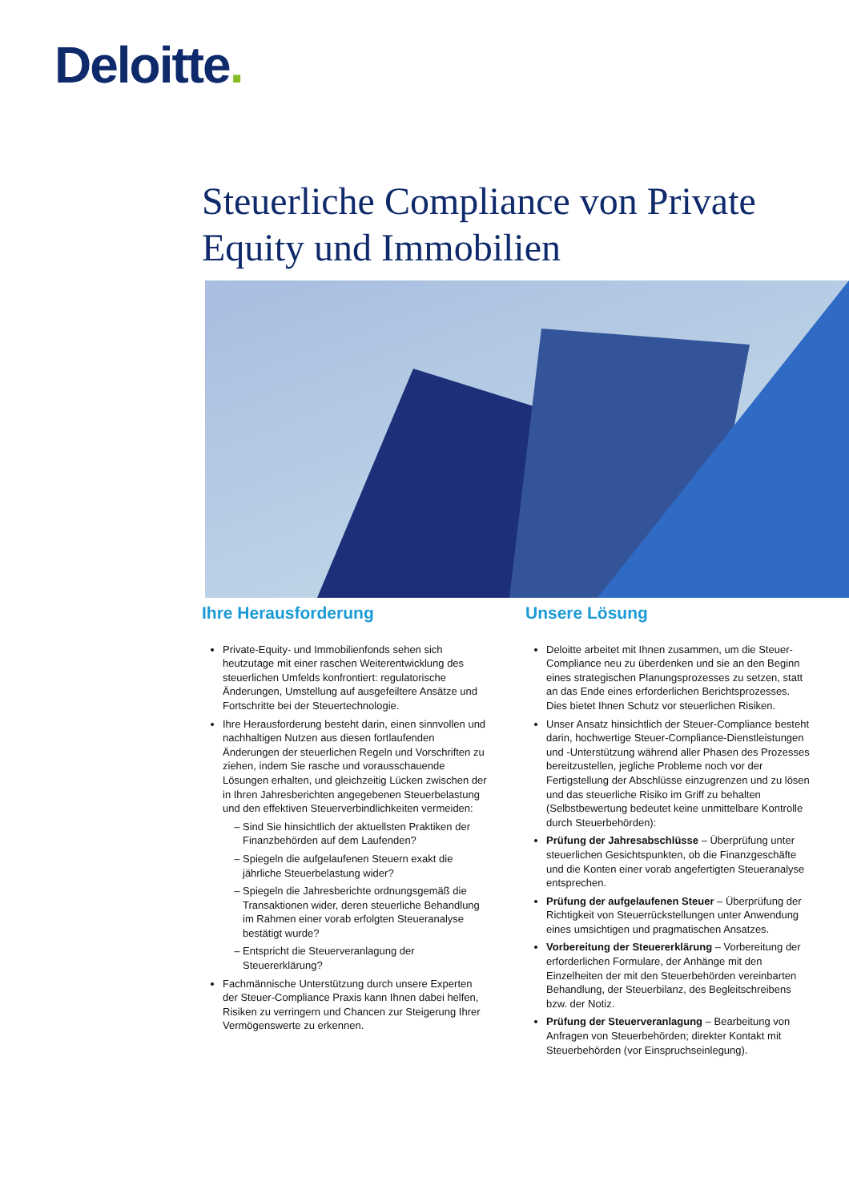Deloitte.
Steuerliche Compliance von Private Equity und Immobilien
Ihre Herausforderung
Private-Equity- und Immobilienfonds sehen sich heutzutage mit einer raschen Weiterentwicklung des steuerlichen Umfelds konfrontiert: regulatorische Änderungen, Umstellung auf ausgefeiltere Ansätze und Fortschritte bei der Steuertechnologie.
Ihre Herausforderung besteht darin, einen sinnvollen und nachhaltigen Nutzen aus diesen fortlaufenden Änderungen der steuerlichen Regeln und Vorschriften zu ziehen, indem Sie rasche und vorausschauende Lösungen erhalten, und gleichzeitig Lücken zwischen der in Ihren Jahresberichten angegebenen Steuerbelastung und den effektiven Steuerverbindlichkeiten vermeiden:
Sind Sie hinsichtlich der aktuellsten Praktiken der Finanzbehörden auf dem Laufenden?
Spiegeln die aufgelaufenen Steuern exakt die jährliche Steuerbelastung wider?
Spiegeln die Jahresberichte ordnungsgemäß die Transaktionen wider, deren steuerliche Behandlung im Rahmen einer vorab erfolgten Steueranalyse bestätigt wurde?
Entspricht die Steuerveranlagung der Steuererklärung?
Fachmännische Unterstützung durch unsere Experten der Steuer-Compliance Praxis kann Ihnen dabei helfen, Risiken zu verringern und Chancen zur Steigerung Ihrer Vermögenswerte zu erkennen.
Unsere Lösung
Deloitte arbeitet mit Ihnen zusammen, um die Steuer-Compliance neu zu überdenken und sie an den Beginn eines strategischen Planungsprozesses zu setzen, statt an das Ende eines erforderlichen Berichtsprozesses. Dies bietet Ihnen Schutz vor steuerlichen Risiken.
Unser Ansatz hinsichtlich der Steuer-Compliance besteht darin, hochwertige Steuer-Compliance-Dienstleistungen und -Unterstützung während aller Phasen des Prozesses bereitzustellen, jegliche Probleme noch vor der Fertigstellung der Abschlüsse einzugrenzen und zu lösen und das steuerliche Risiko im Griff zu behalten (Selbstbewertung bedeutet keine unmittelbare Kontrolle durch Steuerbehörden):
Prüfung der Jahresabschlüsse – Überprüfung unter steuerlichen Gesichtspunkten, ob die Finanzgeschäfte und die Konten einer vorab angefertigten Steueranalyse entsprechen.
Prüfung der aufgelaufenen Steuer – Überprüfung der Richtigkeit von Steuerrückstellungen unter Anwendung eines umsichtigen und pragmatischen Ansatzes.
Vorbereitung der Steuererklärung – Vorbereitung der erforderlichen Formulare, der Anhänge mit den Einzelheiten der mit den Steuerbehörden vereinbarten Behandlung, der Steuerbilanz, des Begleitschreibens bzw. der Notiz.
Prüfung der Steuerveranlagung – Bearbeitung von Anfragen von Steuerbehörden; direkter Kontakt mit Steuerbehörden (vor Einspruchseinlegung).